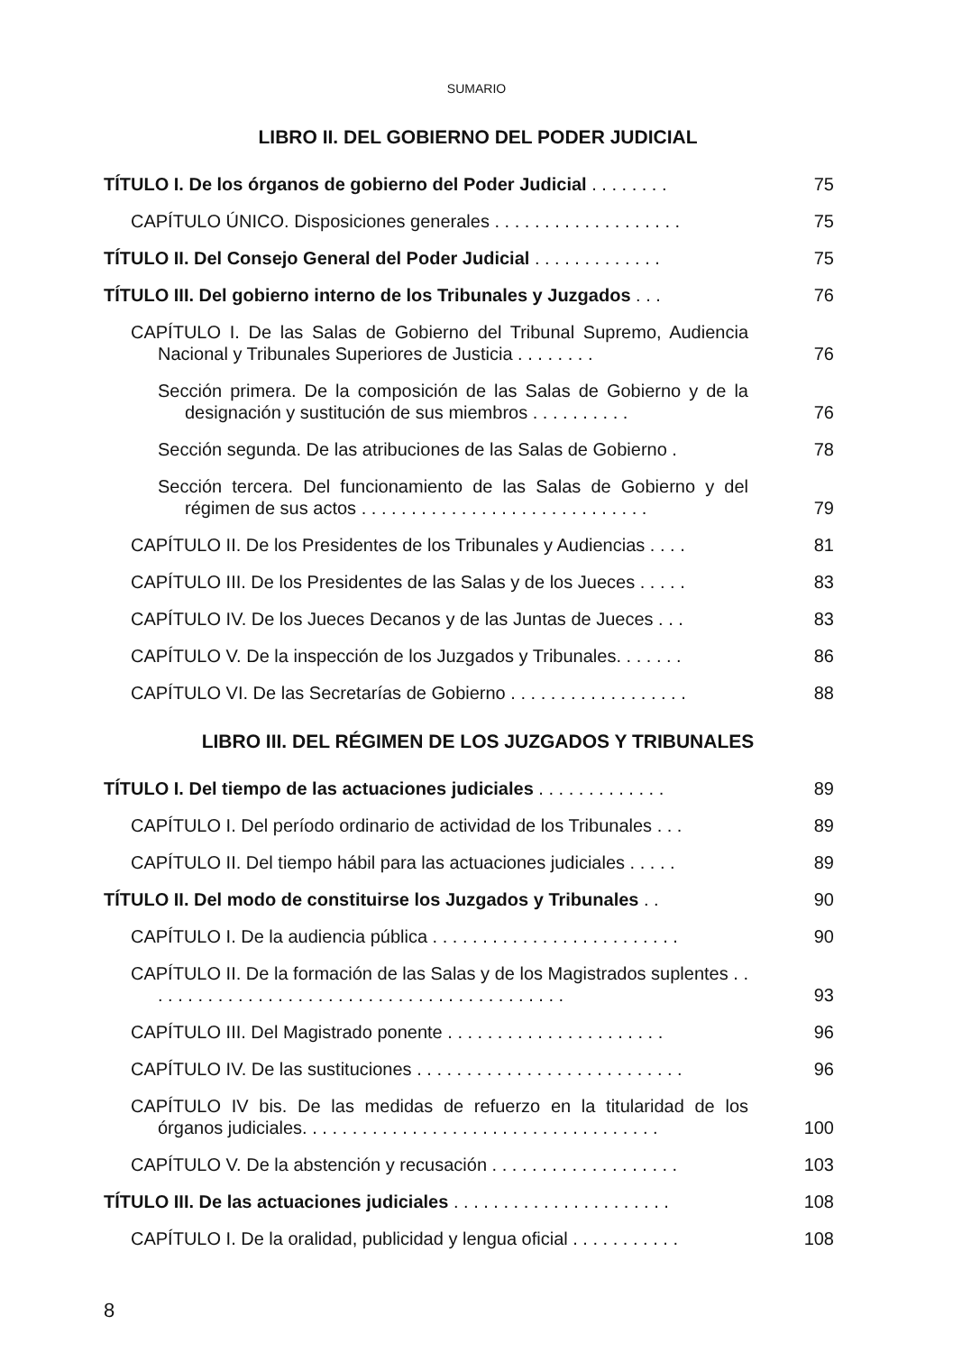SUMARIO
LIBRO II. DEL GOBIERNO DEL PODER JUDICIAL
TÍTULO I. De los órganos de gobierno del Poder Judicial . . . . . . . .
75
CAPÍTULO ÚNICO. Disposiciones generales . . . . . . . . . . . . . . . . . . .
75
TÍTULO II. Del Consejo General del Poder Judicial . . . . . . . . . . . . .
75
TÍTULO III. Del gobierno interno de los Tribunales y Juzgados . . .
76
CAPÍTULO I. De las Salas de Gobierno del Tribunal Supremo, Audiencia Nacional y Tribunales Superiores de Justicia . . . . . . . .
76
Sección primera. De la composición de las Salas de Gobierno y de la designación y sustitución de sus miembros . . . . . . . . . .
76
Sección segunda. De las atribuciones de las Salas de Gobierno .
78
Sección tercera. Del funcionamiento de las Salas de Gobierno y del régimen de sus actos . . . . . . . . . . . . . . . . . . . . . . . . . . . . .
79
CAPÍTULO II. De los Presidentes de los Tribunales y Audiencias . . . .
81
CAPÍTULO III. De los Presidentes de las Salas y de los Jueces . . . . .
83
CAPÍTULO IV. De los Jueces Decanos y de las Juntas de Jueces . . .
83
CAPÍTULO V. De la inspección de los Juzgados y Tribunales. . . . . . .
86
CAPÍTULO VI. De las Secretarías de Gobierno . . . . . . . . . . . . . . . . . .
88
LIBRO III. DEL RÉGIMEN DE LOS JUZGADOS Y TRIBUNALES
TÍTULO I. Del tiempo de las actuaciones judiciales . . . . . . . . . . . . .
89
CAPÍTULO I. Del período ordinario de actividad de los Tribunales . . .
89
CAPÍTULO II. Del tiempo hábil para las actuaciones judiciales . . . . .
89
TÍTULO II. Del modo de constituirse los Juzgados y Tribunales . .
90
CAPÍTULO I. De la audiencia pública . . . . . . . . . . . . . . . . . . . . . . . . .
90
CAPÍTULO II. De la formación de las Salas y de los Magistrados suplentes . . . . . . . . . . . . . . . . . . . . . . . . . . . . . . . . . . . . . . . . . . .
93
CAPÍTULO III. Del Magistrado ponente . . . . . . . . . . . . . . . . . . . . . .
96
CAPÍTULO IV. De las sustituciones . . . . . . . . . . . . . . . . . . . . . . . . . . .
96
CAPÍTULO IV bis. De las medidas de refuerzo en la titularidad de los órganos judiciales. . . . . . . . . . . . . . . . . . . . . . . . . . . . . . . . . . . .
100
CAPÍTULO V. De la abstención y recusación . . . . . . . . . . . . . . . . . . .
103
TÍTULO III. De las actuaciones judiciales . . . . . . . . . . . . . . . . . . . . . .
108
CAPÍTULO I. De la oralidad, publicidad y lengua oficial . . . . . . . . . . .
108
8